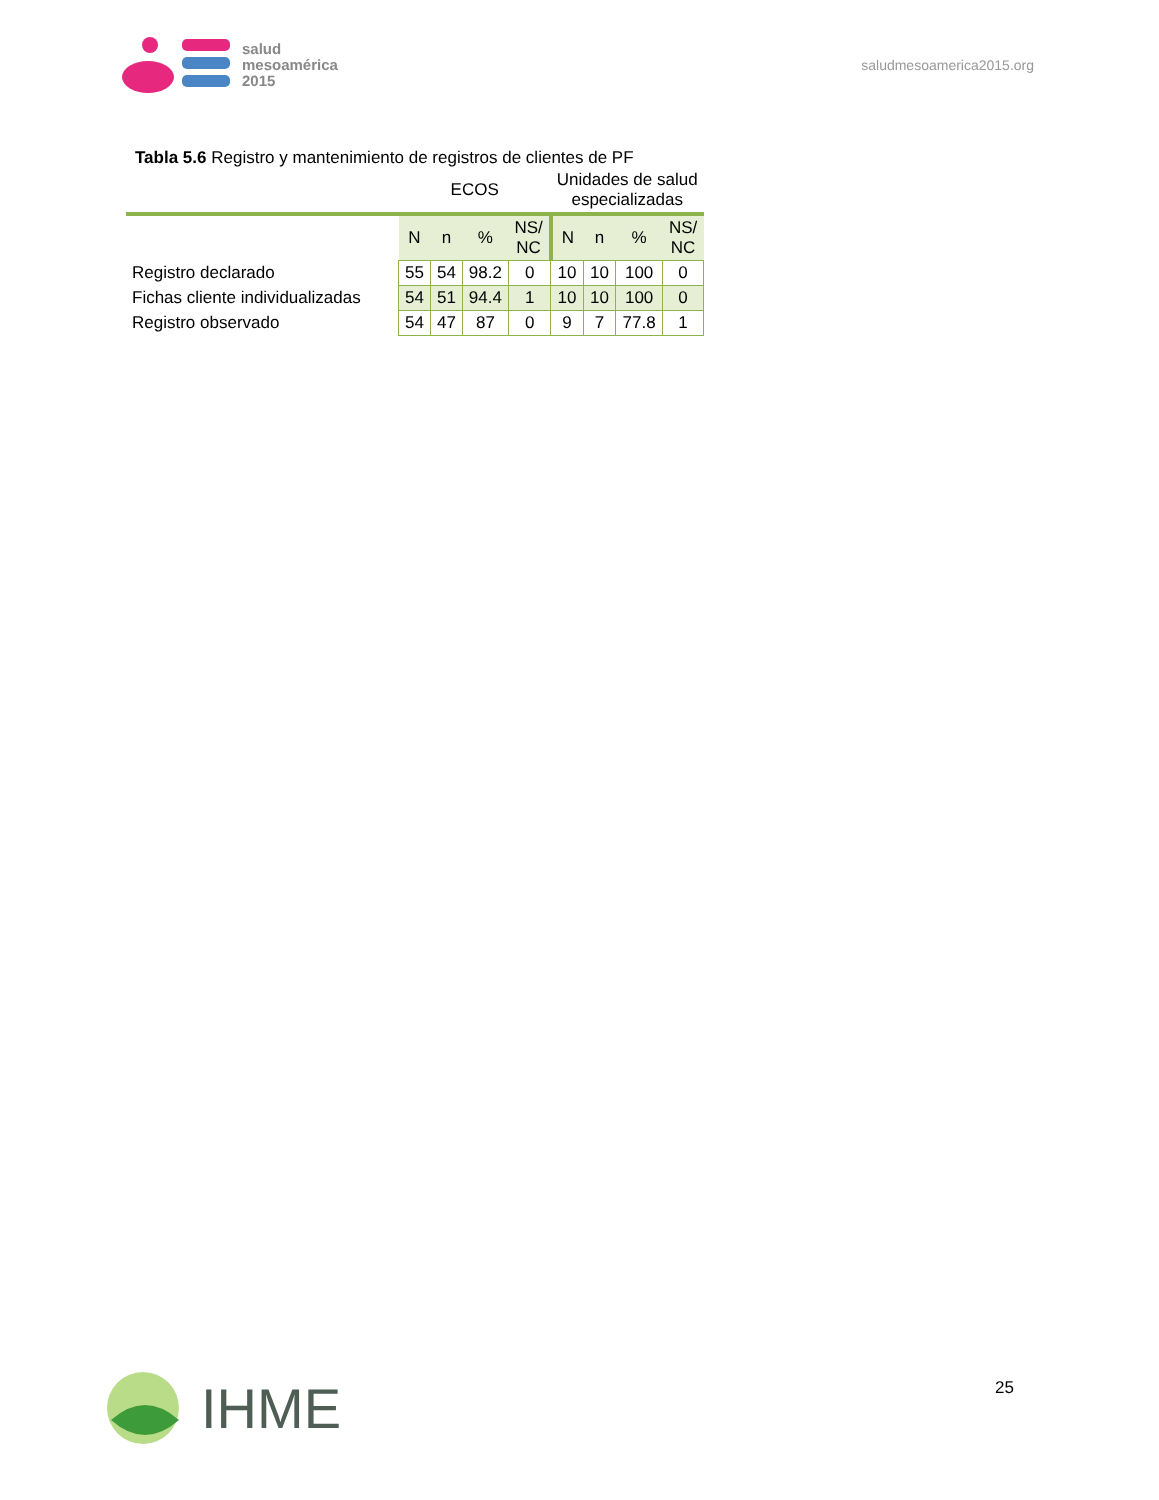salud
mesoamérica
2015
saludmesoamerica2015.org
Tabla 5.6 Registro y mantenimiento de registros de clientes de PF
| | ECOS | | | | Unidades de salud especializadas | | | |
| --- | --- | --- | --- | --- | --- | --- | --- | --- |
| | N | n | % | NS/ NC | N | n | % | NS/ NC |
| Registro declarado | 55 | 54 | 98.2 | 0 | 10 | 10 | 100 | 0 |
| Fichas cliente individualizadas | 54 | 51 | 94.4 | 1 | 10 | 10 | 100 | 0 |
| Registro observado | 54 | 47 | 87 | 0 | 9 | 7 | 77.8 | 1 |
IHME 25